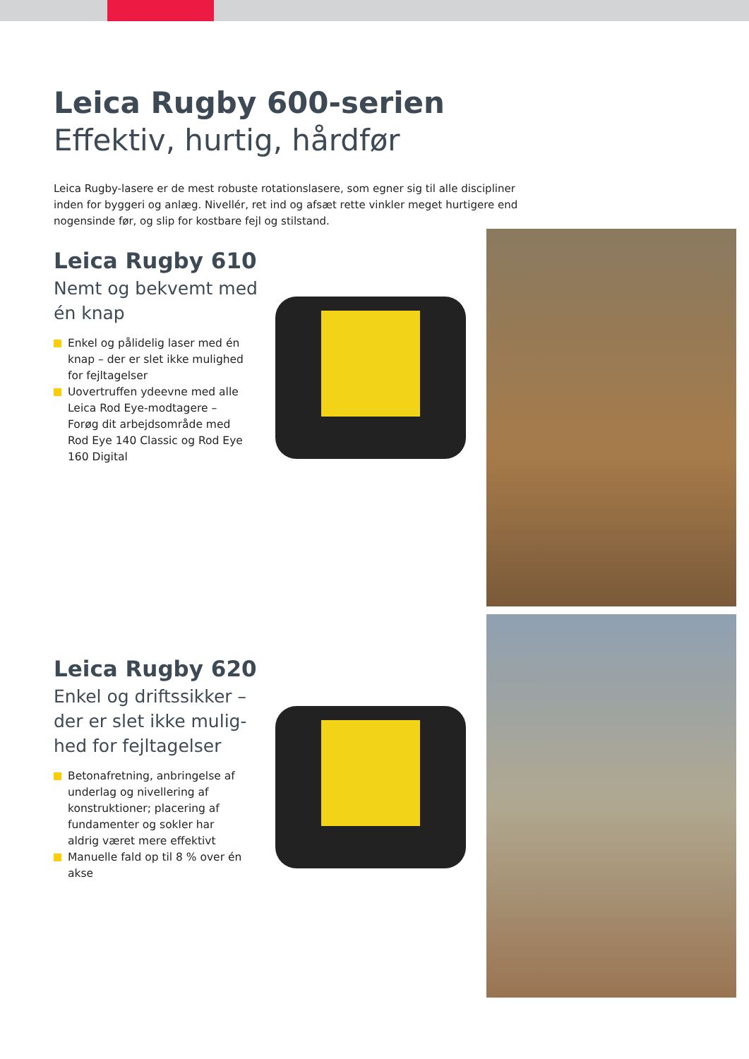Leica Rugby 600-serien
Effektiv, hurtig, hårdfør
Leica Rugby-lasere er de mest robuste rotationslasere, som egner sig til alle discipliner inden for byggeri og anlæg. Nivellér, ret ind og afsæt rette vinkler meget hurtigere end nogensinde før, og slip for kostbare fejl og stilstand.
Leica Rugby 610
Nemt og bekvemt med én knap
Enkel og pålidelig laser med én knap – der er slet ikke mulighed for fejltagelser
Uovertruffen ydeevne med alle Leica Rod Eye-modtagere – Forøg dit arbejdsområde med Rod Eye 140 Classic og Rod Eye 160 Digital
Leica Rugby 620
Enkel og driftssikker – der er slet ikke mulig-hed for fejltagelser
Betonafretning, anbringelse af underlag og nivellering af konstruktioner; placering af fundamenter og sokler har aldrig været mere effektivt
Manuelle fald op til 8 % over én akse